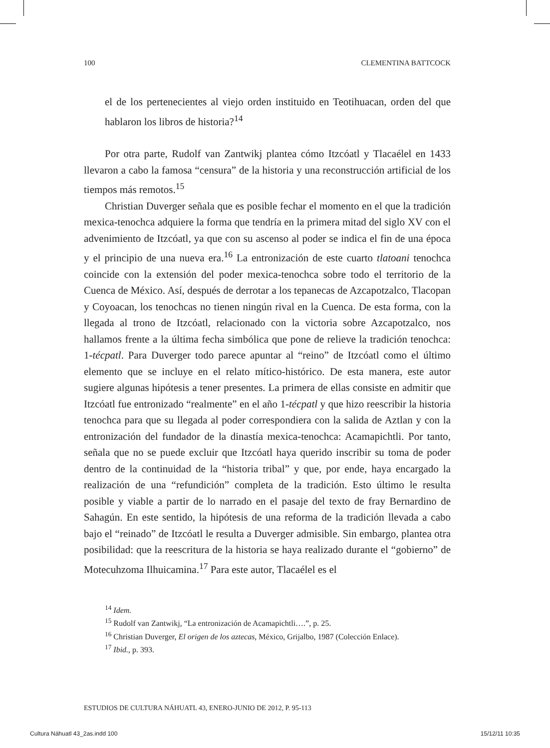100 CLEMENTINA BATTCOCK
el de los pertenecientes al viejo orden instituido en Teotihuacan, orden del que hablaron los libros de historia?<sup>14</sup>
Por otra parte, Rudolf van Zantwikj plantea cómo Itzcóatl y Tlacaélel en 1433 llevaron a cabo la famosa “censura” de la historia y una reconstrucción artificial de los tiempos más remotos.<sup>15</sup>
Christian Duverger señala que es posible fechar el momento en el que la tradición mexica-tenochca adquiere la forma que tendría en la primera mitad del siglo XV con el advenimiento de Itzcóatl, ya que con su ascenso al poder se indica el fin de una época y el principio de una nueva era.<sup>16</sup> La entronización de este cuarto tlatoani tenochca coincide con la extensión del poder mexica-tenochca sobre todo el territorio de la Cuenca de México. Así, después de derrotar a los tepanecas de Azcapotzalco, Tlacopan y Coyoacan, los tenochcas no tienen ningún rival en la Cuenca. De esta forma, con la llegada al trono de Itzcóatl, relacionado con la victoria sobre Azcapotzalco, nos hallamos frente a la última fecha simbólica que pone de relieve la tradición tenochca: 1-técpatl. Para Duverger todo parece apuntar al “reino” de Itzcóatl como el último elemento que se incluye en el relato mítico-histórico. De esta manera, este autor sugiere algunas hipótesis a tener presentes. La primera de ellas consiste en admitir que Itzcóatl fue entronizado “realmente” en el año 1-técpatl y que hizo reescribir la historia tenochca para que su llegada al poder correspondiera con la salida de Aztlan y con la entronización del fundador de la dinastía mexica-tenochca: Acamapichtli. Por tanto, señala que no se puede excluir que Itzcóatl haya querido inscribir su toma de poder dentro de la continuidad de la “historia tribal” y que, por ende, haya encargado la realización de una “refundición” completa de la tradición. Esto último le resulta posible y viable a partir de lo narrado en el pasaje del texto de fray Bernardino de Sahagún. En este sentido, la hipótesis de una reforma de la tradición llevada a cabo bajo el “reinado” de Itzcóatl le resulta a Duverger admisible. Sin embargo, plantea otra posibilidad: que la reescritura de la historia se haya realizado durante el “gobierno” de Motecuhzoma Ilhuicamina.<sup>17</sup> Para este autor, Tlacaélel es el
<sup>14</sup> Idem.
<sup>15</sup> Rudolf van Zantwikj, “La entronización de Acamapichtli….”, p. 25.
<sup>16</sup> Christian Duverger, El origen de los aztecas, México, Grijalbo, 1987 (Colección Enlace).
<sup>17</sup> Ibid., p. 393.
ESTUDIOS DE CULTURA NÁHUATL 43, ENERO-JUNIO DE 2012, P. 95-113
Cultura Náhuatl 43_2as.indd 100 15/12/11 10:35